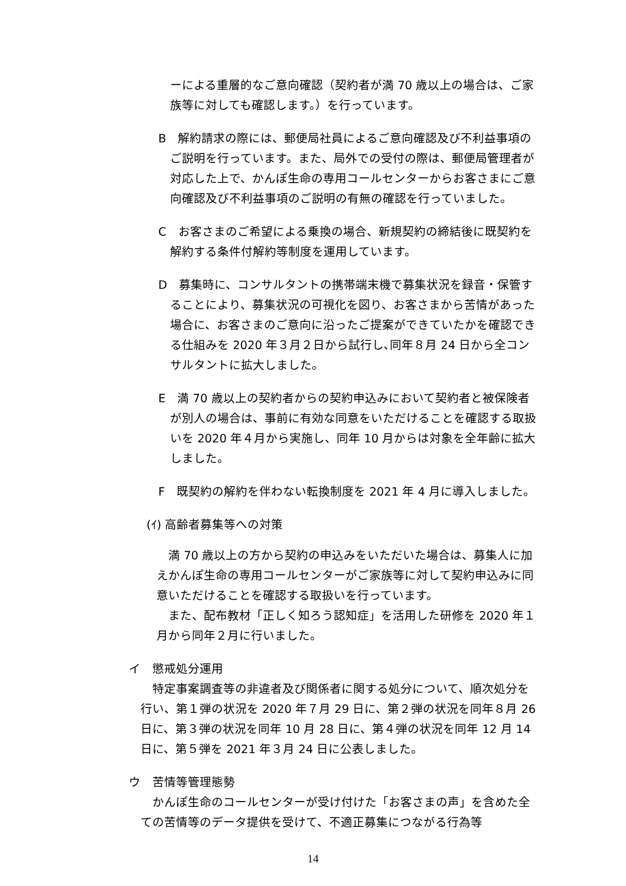ーによる重層的なご意向確認（契約者が満 70 歳以上の場合は、ご家族等に対しても確認します。）を行っています。
B　解約請求の際には、郵便局社員によるご意向確認及び不利益事項のご説明を行っています。また、局外での受付の際は、郵便局管理者が対応した上で、かんぽ生命の専用コールセンターからお客さまにご意向確認及び不利益事項のご説明の有無の確認を行っていました。
C　お客さまのご希望による乗換の場合、新規契約の締結後に既契約を解約する条件付解約等制度を運用しています。
D　募集時に、コンサルタントの携帯端末機で募集状況を録音・保管することにより、募集状況の可視化を図り、お客さまから苦情があった場合に、お客さまのご意向に沿ったご提案ができていたかを確認できる仕組みを 2020 年３月２日から試行し､同年８月 24 日から全コンサルタントに拡大しました。
E　満 70 歳以上の契約者からの契約申込みにおいて契約者と被保険者が別人の場合は、事前に有効な同意をいただけることを確認する取扱いを 2020 年４月から実施し、同年 10 月からは対象を全年齢に拡大しました。
F　既契約の解約を伴わない転換制度を 2021 年 4 月に導入しました。
(ｲ) 高齢者募集等への対策
満 70 歳以上の方から契約の申込みをいただいた場合は、募集人に加えかんぽ生命の専用コールセンターがご家族等に対して契約申込みに同意いただけることを確認する取扱いを行っています。
また、配布教材「正しく知ろう認知症」を活用した研修を 2020 年１月から同年２月に行いました。
イ　懲戒処分運用
特定事案調査等の非違者及び関係者に関する処分について、順次処分を行い、第１弾の状況を 2020 年７月 29 日に、第２弾の状況を同年８月 26 日に、第３弾の状況を同年 10 月 28 日に、第４弾の状況を同年 12 月 14 日に、第５弾を 2021 年３月 24 日に公表しました。
ウ　苦情等管理態勢
かんぽ生命のコールセンターが受け付けた「お客さまの声」を含めた全ての苦情等のデータ提供を受けて、不適正募集につながる行為等
14